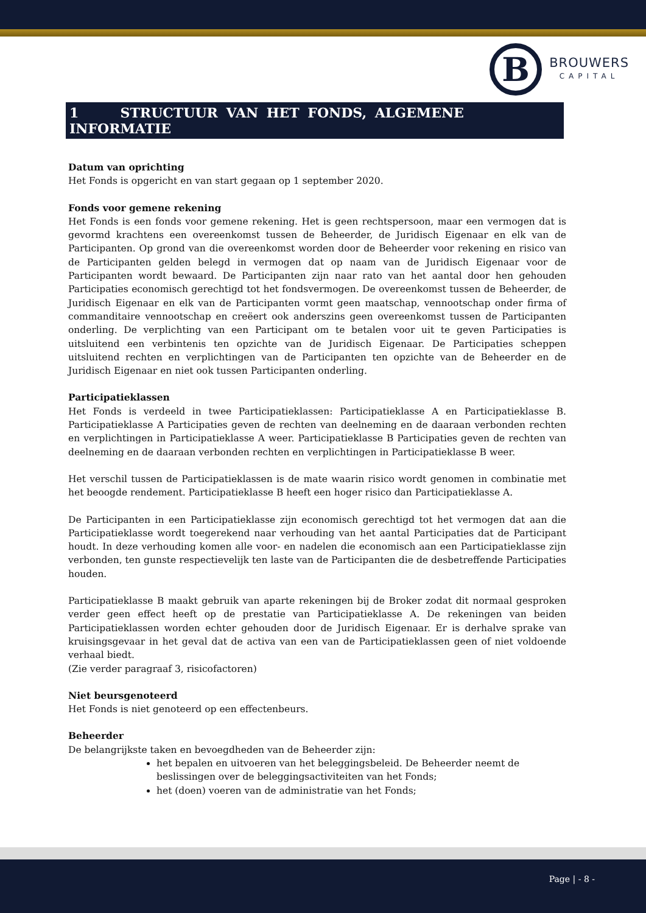B
BROUWERS
CAPITAL
1 STRUCTUUR VAN HET FONDS, ALGEMENE INFORMATIE
Datum van oprichting
Het Fonds is opgericht en van start gegaan op 1 september 2020.
Fonds voor gemene rekening
Het Fonds is een fonds voor gemene rekening. Het is geen rechtspersoon, maar een vermogen dat is gevormd krachtens een overeenkomst tussen de Beheerder, de Juridisch Eigenaar en elk van de Participanten. Op grond van die overeenkomst worden door de Beheerder voor rekening en risico van de Participanten gelden belegd in vermogen dat op naam van de Juridisch Eigenaar voor de Participanten wordt bewaard. De Participanten zijn naar rato van het aantal door hen gehouden Participaties economisch gerechtigd tot het fondsvermogen. De overeenkomst tussen de Beheerder, de Juridisch Eigenaar en elk van de Participanten vormt geen maatschap, vennootschap onder firma of commanditaire vennootschap en creëert ook anderszins geen overeenkomst tussen de Participanten onderling. De verplichting van een Participant om te betalen voor uit te geven Participaties is uitsluitend een verbintenis ten opzichte van de Juridisch Eigenaar. De Participaties scheppen uitsluitend rechten en verplichtingen van de Participanten ten opzichte van de Beheerder en de Juridisch Eigenaar en niet ook tussen Participanten onderling.
Participatieklassen
Het Fonds is verdeeld in twee Participatieklassen: Participatieklasse A en Participatieklasse B. Participatieklasse A Participaties geven de rechten van deelneming en de daaraan verbonden rechten en verplichtingen in Participatieklasse A weer. Participatieklasse B Participaties geven de rechten van deelneming en de daaraan verbonden rechten en verplichtingen in Participatieklasse B weer.
Het verschil tussen de Participatieklassen is de mate waarin risico wordt genomen in combinatie met het beoogde rendement. Participatieklasse B heeft een hoger risico dan Participatieklasse A.
De Participanten in een Participatieklasse zijn economisch gerechtigd tot het vermogen dat aan die Participatieklasse wordt toegerekend naar verhouding van het aantal Participaties dat de Participant houdt. In deze verhouding komen alle voor- en nadelen die economisch aan een Participatieklasse zijn verbonden, ten gunste respectievelijk ten laste van de Participanten die de desbetreffende Participaties houden.
Participatieklasse B maakt gebruik van aparte rekeningen bij de Broker zodat dit normaal gesproken verder geen effect heeft op de prestatie van Participatieklasse A. De rekeningen van beiden Participatieklassen worden echter gehouden door de Juridisch Eigenaar. Er is derhalve sprake van kruisingsgevaar in het geval dat de activa van een van de Participatieklassen geen of niet voldoende verhaal biedt.
(Zie verder paragraaf 3, risicofactoren)
Niet beursgenoteerd
Het Fonds is niet genoteerd op een effectenbeurs.
Beheerder
De belangrijkste taken en bevoegdheden van de Beheerder zijn:
het bepalen en uitvoeren van het beleggingsbeleid. De Beheerder neemt de beslissingen over de beleggingsactiviteiten van het Fonds;
het (doen) voeren van de administratie van het Fonds;
Page | - 8 -